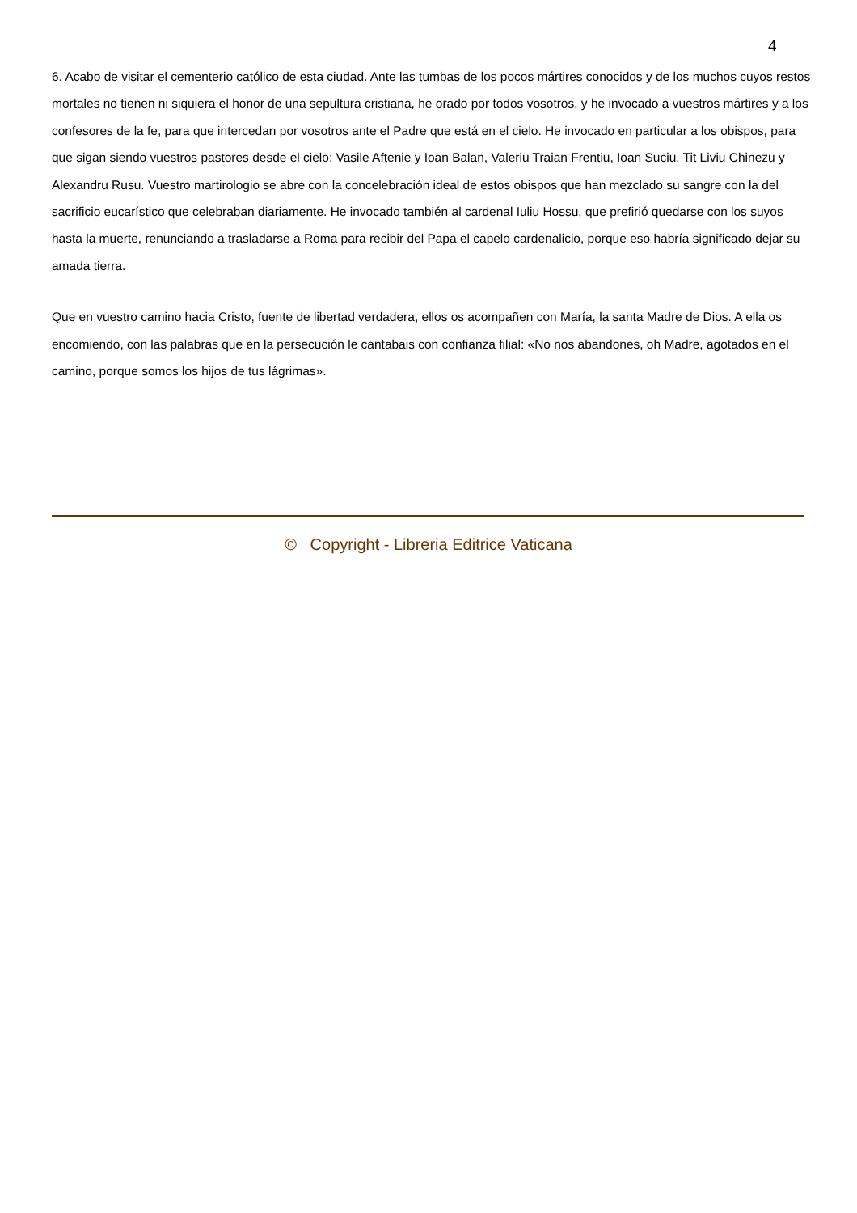4
6. Acabo de visitar el cementerio católico de esta ciudad. Ante las tumbas de los pocos mártires conocidos y de los muchos cuyos restos mortales no tienen ni siquiera el honor de una sepultura cristiana, he orado por todos vosotros, y he invocado a vuestros mártires y a los confesores de la fe, para que intercedan por vosotros ante el Padre que está en el cielo. He invocado en particular a los obispos, para que sigan siendo vuestros pastores desde el cielo: Vasile Aftenie y Ioan Balan, Valeriu Traian Frentiu, Ioan Suciu, Tit Liviu Chinezu y Alexandru Rusu. Vuestro martirologio se abre con la concelebración ideal de estos obispos que han mezclado su sangre con la del sacrificio eucarístico que celebraban diariamente. He invocado también al cardenal Iuliu Hossu, que prefirió quedarse con los suyos hasta la muerte, renunciando a trasladarse a Roma para recibir del Papa el capelo cardenalicio, porque eso habría significado dejar su amada tierra.
Que en vuestro camino hacia Cristo, fuente de libertad verdadera, ellos os acompañen con María, la santa Madre de Dios. A ella os encomiendo, con las palabras que en la persecución le cantabais con confianza filial: «No nos abandones, oh Madre, agotados en el camino, porque somos los hijos de tus lágrimas».
© Copyright - Libreria Editrice Vaticana